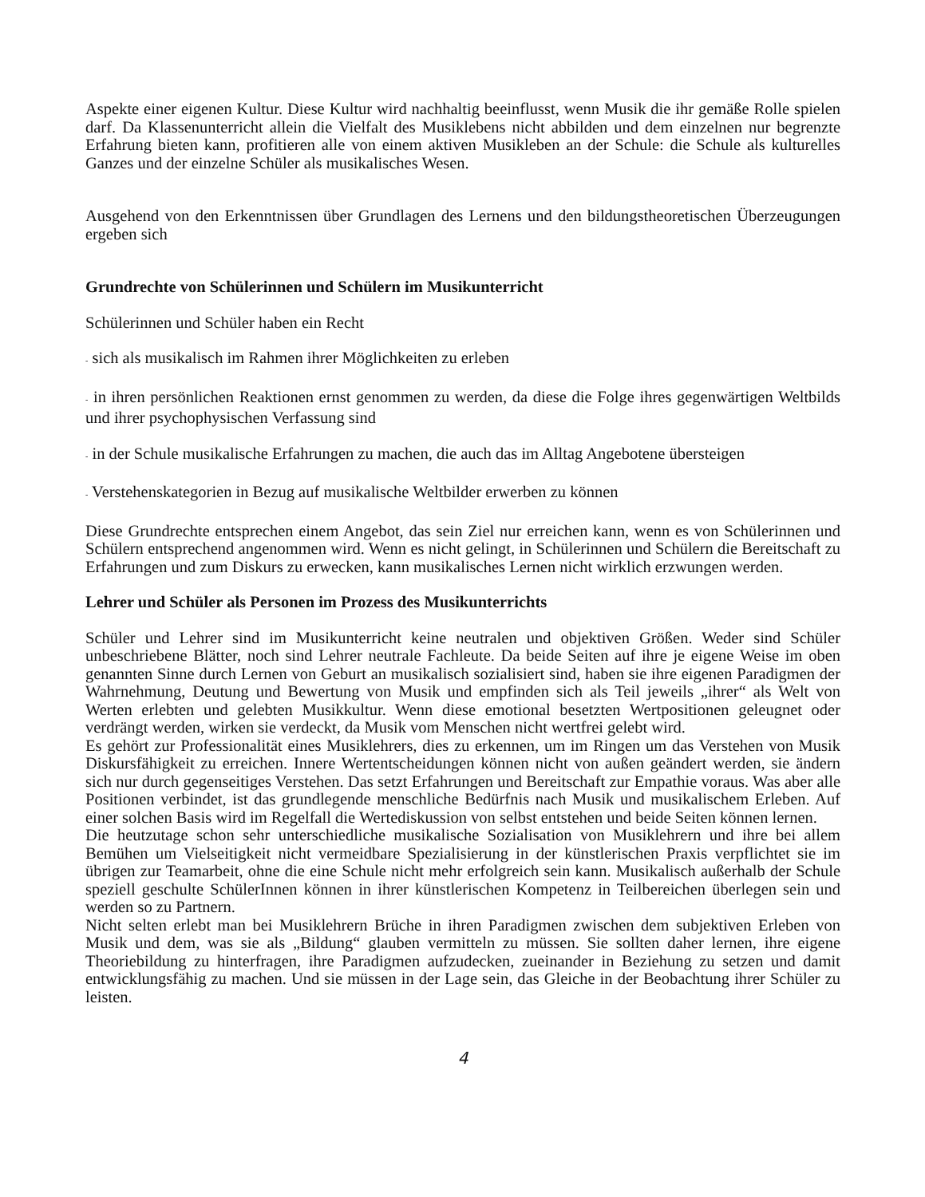Aspekte einer eigenen Kultur. Diese Kultur wird nachhaltig beeinflusst, wenn Musik die ihr gemäße Rolle spielen darf. Da Klassenunterricht allein die Vielfalt des Musiklebens nicht abbilden und dem einzelnen nur begrenzte Erfahrung bieten kann, profitieren alle von einem aktiven Musikleben an der Schule: die Schule als kulturelles Ganzes und der einzelne Schüler als musikalisches Wesen.
Ausgehend von den Erkenntnissen über Grundlagen des Lernens und den bildungstheoretischen Überzeugungen ergeben sich
Grundrechte von Schülerinnen und Schülern im Musikunterricht
Schülerinnen und Schüler haben ein Recht
- sich als musikalisch im Rahmen ihrer Möglichkeiten zu erleben
- in ihren persönlichen Reaktionen ernst genommen zu werden, da diese die Folge ihres gegenwärtigen Weltbilds und ihrer psychophysischen Verfassung sind
- in der Schule musikalische Erfahrungen zu machen, die auch das im Alltag Angebotene übersteigen
- Verstehenskategorien in Bezug auf musikalische Weltbilder erwerben zu können
Diese Grundrechte entsprechen einem Angebot, das sein Ziel nur erreichen kann, wenn es von Schülerinnen und Schülern entsprechend angenommen wird. Wenn es nicht gelingt, in Schülerinnen und Schülern die Bereitschaft zu Erfahrungen und zum Diskurs zu erwecken, kann musikalisches Lernen nicht wirklich erzwungen werden.
Lehrer und Schüler als Personen im Prozess des Musikunterrichts
Schüler und Lehrer sind im Musikunterricht keine neutralen und objektiven Größen. Weder sind Schüler unbeschriebene Blätter, noch sind Lehrer neutrale Fachleute. Da beide Seiten auf ihre je eigene Weise im oben genannten Sinne durch Lernen von Geburt an musikalisch sozialisiert sind, haben sie ihre eigenen Paradigmen der Wahrnehmung, Deutung und Bewertung von Musik und empfinden sich als Teil jeweils „ihrer“ als Welt von Werten erlebten und gelebten Musikkultur. Wenn diese emotional besetzten Wertpositionen geleugnet oder verdrängt werden, wirken sie verdeckt, da Musik vom Menschen nicht wertfrei gelebt wird.
Es gehört zur Professionalität eines Musiklehrers, dies zu erkennen, um im Ringen um das Verstehen von Musik Diskursfähigkeit zu erreichen. Innere Wertentscheidungen können nicht von außen geändert werden, sie ändern sich nur durch gegenseitiges Verstehen. Das setzt Erfahrungen und Bereitschaft zur Empathie voraus. Was aber alle Positionen verbindet, ist das grundlegende menschliche Bedürfnis nach Musik und musikalischem Erleben. Auf einer solchen Basis wird im Regelfall die Wertediskussion von selbst entstehen und beide Seiten können lernen.
Die heutzutage schon sehr unterschiedliche musikalische Sozialisation von Musiklehrern und ihre bei allem Bemühen um Vielseitigkeit nicht vermeidbare Spezialisierung in der künstlerischen Praxis verpflichtet sie im übrigen zur Teamarbeit, ohne die eine Schule nicht mehr erfolgreich sein kann. Musikalisch außerhalb der Schule speziell geschulte SchülerInnen können in ihrer künstlerischen Kompetenz in Teilbereichen überlegen sein und werden so zu Partnern.
Nicht selten erlebt man bei Musiklehrern Brüche in ihren Paradigmen zwischen dem subjektiven Erleben von Musik und dem, was sie als „Bildung“ glauben vermitteln zu müssen. Sie sollten daher lernen, ihre eigene Theoriebildung zu hinterfragen, ihre Paradigmen aufzudecken, zueinander in Beziehung zu setzen und damit entwicklungsfähig zu machen. Und sie müssen in der Lage sein, das Gleiche in der Beobachtung ihrer Schüler zu leisten.
4